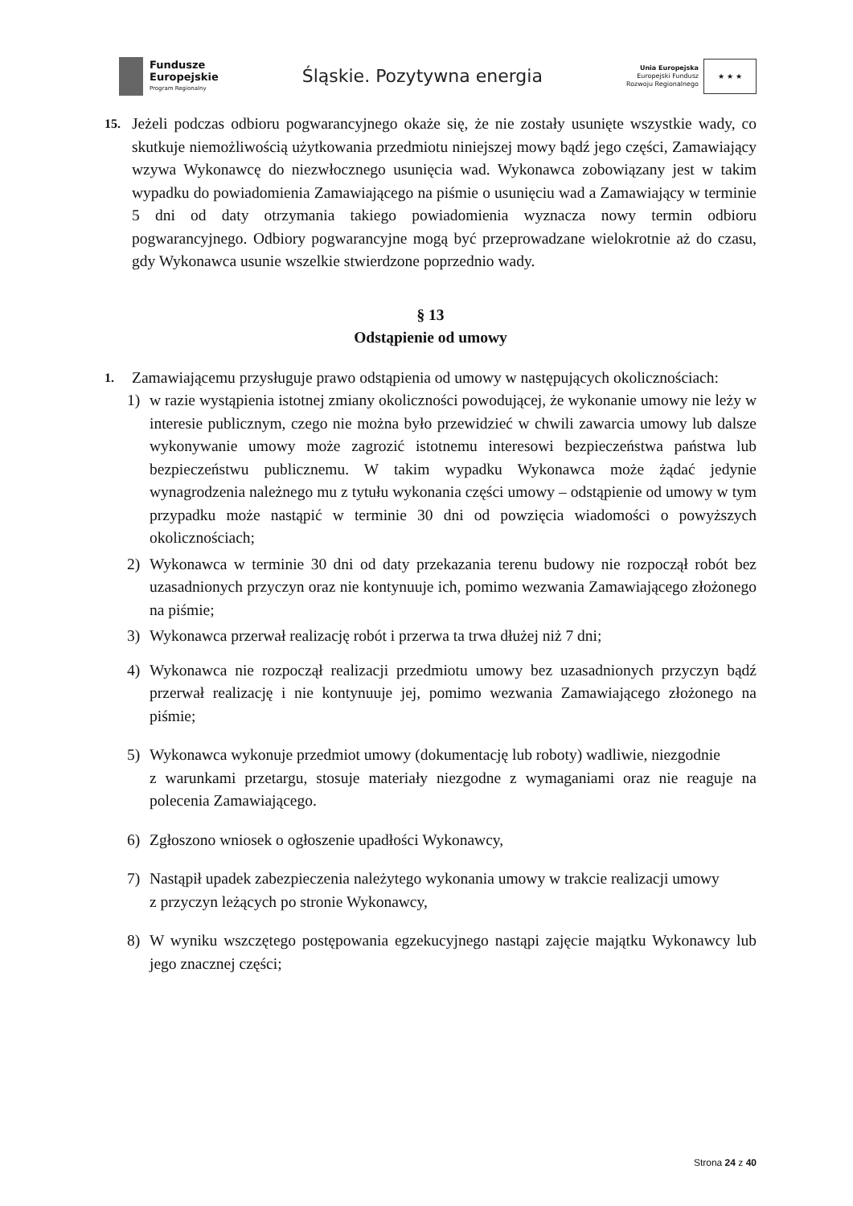Fundusze
Europejskie
Program Regionalny
Śląskie. Pozytywna energia
Unia Europejska
Europejski Fundusz
Rozwoju Regionalnego
★ ★ ★
15.
Jeżeli podczas odbioru pogwarancyjnego okaże się, że nie zostały usunięte wszystkie wady, co skutkuje niemożliwością użytkowania przedmiotu niniejszej mowy bądź jego części, Zamawiający wzywa Wykonawcę do niezwłocznego usunięcia wad. Wykonawca zobowiązany jest w takim wypadku do powiadomienia Zamawiającego na piśmie o usunięciu wad a Zamawiający w terminie 5 dni od daty otrzymania takiego powiadomienia wyznacza nowy termin odbioru pogwarancyjnego. Odbiory pogwarancyjne mogą być przeprowadzane wielokrotnie aż do czasu, gdy Wykonawca usunie wszelkie stwierdzone poprzednio wady.
§ 13
Odstąpienie od umowy
1.
Zamawiającemu przysługuje prawo odstąpienia od umowy w następujących okolicznościach:
1) w razie wystąpienia istotnej zmiany okoliczności powodującej, że wykonanie umowy nie leży w interesie publicznym, czego nie można było przewidzieć w chwili zawarcia umowy lub dalsze wykonywanie umowy może zagrozić istotnemu interesowi bezpieczeństwa państwa lub bezpieczeństwu publicznemu. W takim wypadku Wykonawca może żądać jedynie wynagrodzenia należnego mu z tytułu wykonania części umowy – odstąpienie od umowy w tym przypadku może nastąpić w terminie 30 dni od powzięcia wiadomości o powyższych okolicznościach;
2) Wykonawca w terminie 30 dni od daty przekazania terenu budowy nie rozpoczął robót bez uzasadnionych przyczyn oraz nie kontynuuje ich, pomimo wezwania Zamawiającego złożonego na piśmie;
3) Wykonawca przerwał realizację robót i przerwa ta trwa dłużej niż 7 dni;
4) Wykonawca nie rozpoczął realizacji przedmiotu umowy bez uzasadnionych przyczyn bądź przerwał realizację i nie kontynuuje jej, pomimo wezwania Zamawiającego złożonego na piśmie;
5) Wykonawca wykonuje przedmiot umowy (dokumentację lub roboty) wadliwie, niezgodnie
z warunkami przetargu, stosuje materiały niezgodne z wymaganiami oraz nie reaguje na polecenia Zamawiającego.
6) Zgłoszono wniosek o ogłoszenie upadłości Wykonawcy,
7) Nastąpił upadek zabezpieczenia należytego wykonania umowy w trakcie realizacji umowy
z przyczyn leżących po stronie Wykonawcy,
8) W wyniku wszczętego postępowania egzekucyjnego nastąpi zajęcie majątku Wykonawcy lub jego znacznej części;
Strona 24 z 40